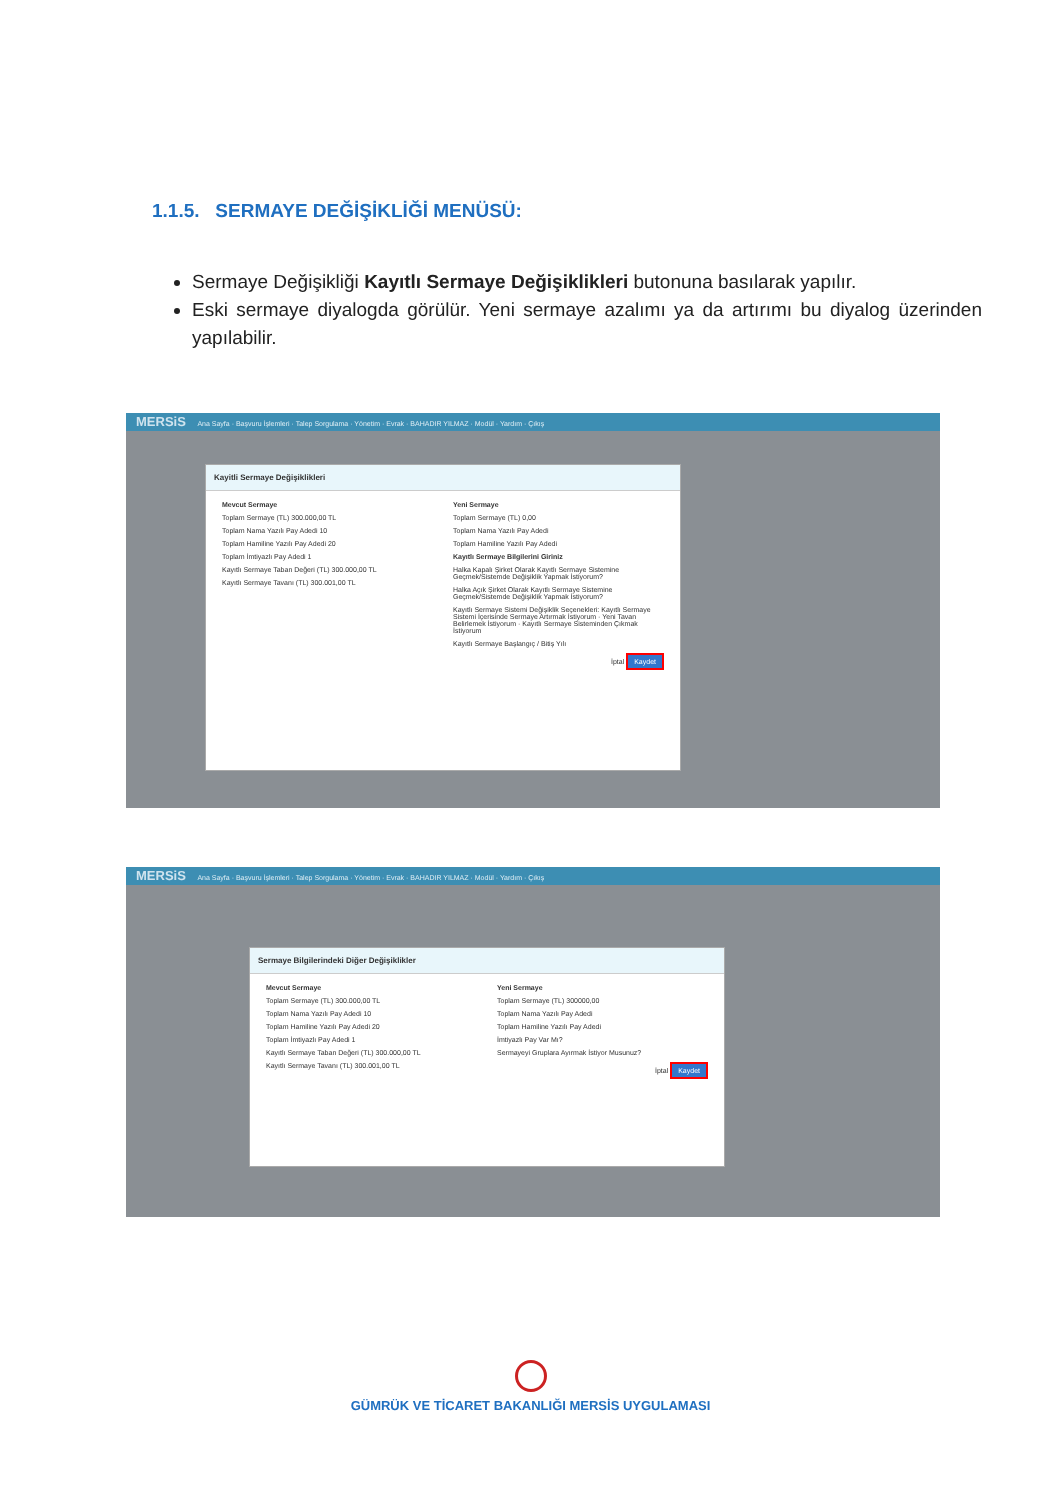1.1.5. SERMAYE DEĞİŞİKLİĞİ MENÜSÜ:
Sermaye Değişikliği Kayıtlı Sermaye Değişiklikleri butonuna basılarak yapılır.
Eski sermaye diyalogda görülür. Yeni sermaye azalımı ya da artırımı bu diyalog üzerinden yapılabilir.
MERSiS Ana Sayfa · Başvuru İşlemleri · Talep Sorgulama · Yönetim · Evrak · BAHADIR YILMAZ · Modül · Yardım · Çıkış
Kayitli Sermaye Değişiklikleri
Mevcut Sermaye
Toplam Sermaye (TL) 300.000,00 TL
Toplam Nama Yazılı Pay Adedi 10
Toplam Hamiline Yazılı Pay Adedi 20
Toplam İmtiyazlı Pay Adedi 1
Kayıtlı Sermaye Taban Değeri (TL) 300.000,00 TL
Kayıtlı Sermaye Tavanı (TL) 300.001,00 TL
Yeni Sermaye
Toplam Sermaye (TL) 0,00
Toplam Nama Yazılı Pay Adedi
Toplam Hamiline Yazılı Pay Adedi
Kayıtlı Sermaye Bilgilerini Giriniz
Halka Kapalı Şirket Olarak Kayıtlı Sermaye Sistemine Geçmek/Sistemde Değişiklik Yapmak İstiyorum?
Halka Açık Şirket Olarak Kayıtlı Sermaye Sistemine Geçmek/Sistemde Değişiklik Yapmak İstiyorum?
Kayıtlı Sermaye Sistemi Değişiklik Seçenekleri: Kayıtlı Sermaye Sistemi İçerisinde Sermaye Artırmak İstiyorum · Yeni Tavan Belirlemek İstiyorum · Kayıtlı Sermaye Sisteminden Çıkmak İstiyorum
Kayıtlı Sermaye Başlangıç / Bitiş Yılı
İptal Kaydet
MERSiS Ana Sayfa · Başvuru İşlemleri · Talep Sorgulama · Yönetim · Evrak · BAHADIR YILMAZ · Modül · Yardım · Çıkış
Sermaye Bilgilerindeki Diğer Değişiklikler
Mevcut Sermaye
Toplam Sermaye (TL) 300.000,00 TL
Toplam Nama Yazılı Pay Adedi 10
Toplam Hamiline Yazılı Pay Adedi 20
Toplam İmtiyazlı Pay Adedi 1
Kayıtlı Sermaye Taban Değeri (TL) 300.000,00 TL
Kayıtlı Sermaye Tavanı (TL) 300.001,00 TL
Yeni Sermaye
Toplam Sermaye (TL) 300000,00
Toplam Nama Yazılı Pay Adedi
Toplam Hamiline Yazılı Pay Adedi
İmtiyazlı Pay Var Mı?
Sermayeyi Gruplara Ayırmak İstiyor Musunuz?
İptal Kaydet
GÜMRÜK VE TİCARET BAKANLIĞI MERSİS UYGULAMASI